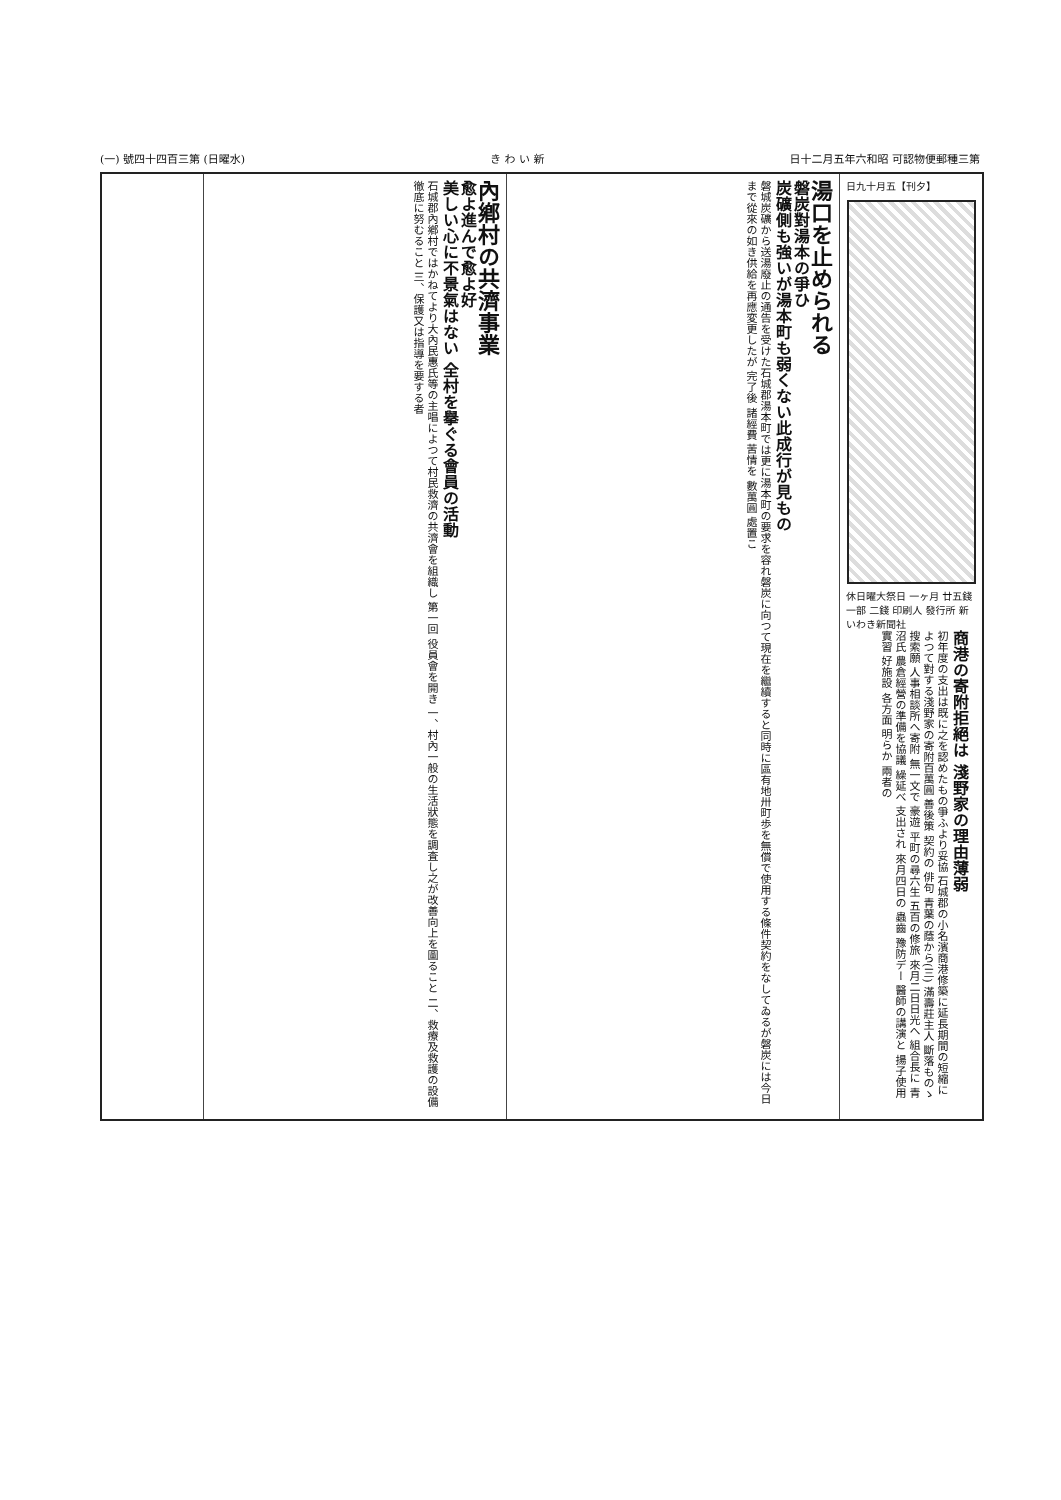(一) 號四十四百三第 (日曜水) き わ い 新 日十二月五年六和昭 可認物便郵種三第
日九十月五【刊夕】
休日曜大祭日 一ヶ月 廿五錢 一部 二錢 印刷人 發行所 新いわき新聞社
湯口を止められる
磐炭對湯本の爭ひ
炭礦側も強いが湯本町も弱くない此成行が見もの
磐城炭礦から送湯廢止の通告を受けた石城郡湯本町では更に湯本町の要求を容れ磐炭に向つて現在を繼續すると同時に區有地卅町歩を無償で使用する條件契約をなしてゐるが磐炭には今日まで從來の如き供給を再應変更したが 完了後 諸經費 苦情を 數萬圓 處置こ
內鄕村の共濟事業
愈よ進んで愈よ好
美しい心に不景氣はない 全村を擧ぐる會員の活動
石城郡內鄕村ではかねてより大內民惠氏等の主唱によつて村民救濟の共濟會を組織し 第一回 役員會を開き 一、村內一般の生活狀態を調査し之が改善向上を圖ること 二、救療及救護の設備徹底に努むること 三、保護又は指導を要する者
商港の寄附拒絕は 淺野家の理由薄弱
初年度の支出は既に之を認めたもの爭ふより妥協 石城郡の小名濱商港修築に延長期間の短縮によつて對する淺野家の寄附百萬圓 善後策 契約の 俳句 青葉の蔭から(三) 滿壽莊主人 斷落ものゝ 搜索願 人事相談所へ寄附 無一文で 豪遊 平町の尋六生 五百の修旅 來月二日日光へ 組合長に 青沼氏 農倉經營の準備を協議 繰延べ 支出され 來月四日の 蟲齒 豫防デー 醫師の講演と 揚子使用實習 好施設 各方面 明らか 兩者の